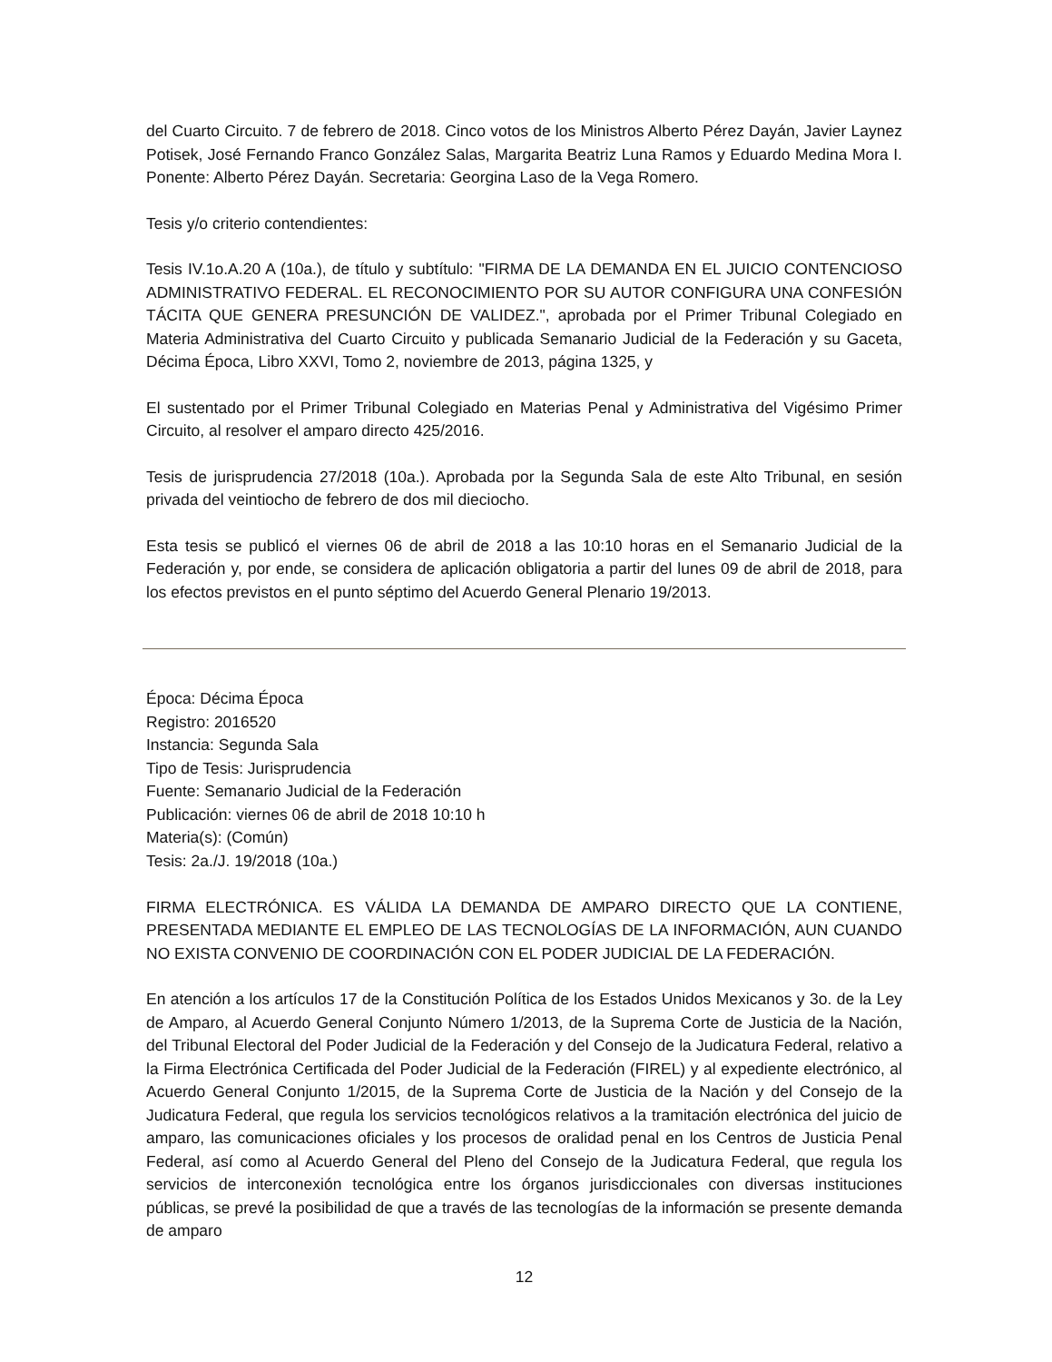del Cuarto Circuito. 7 de febrero de 2018. Cinco votos de los Ministros Alberto Pérez Dayán, Javier Laynez Potisek, José Fernando Franco González Salas, Margarita Beatriz Luna Ramos y Eduardo Medina Mora I. Ponente: Alberto Pérez Dayán. Secretaria: Georgina Laso de la Vega Romero.
Tesis y/o criterio contendientes:
Tesis IV.1o.A.20 A (10a.), de título y subtítulo: "FIRMA DE LA DEMANDA EN EL JUICIO CONTENCIOSO ADMINISTRATIVO FEDERAL. EL RECONOCIMIENTO POR SU AUTOR CONFIGURA UNA CONFESIÓN TÁCITA QUE GENERA PRESUNCIÓN DE VALIDEZ.", aprobada por el Primer Tribunal Colegiado en Materia Administrativa del Cuarto Circuito y publicada Semanario Judicial de la Federación y su Gaceta, Décima Época, Libro XXVI, Tomo 2, noviembre de 2013, página 1325, y
El sustentado por el Primer Tribunal Colegiado en Materias Penal y Administrativa del Vigésimo Primer Circuito, al resolver el amparo directo 425/2016.
Tesis de jurisprudencia 27/2018 (10a.). Aprobada por la Segunda Sala de este Alto Tribunal, en sesión privada del veintiocho de febrero de dos mil dieciocho.
Esta tesis se publicó el viernes 06 de abril de 2018 a las 10:10 horas en el Semanario Judicial de la Federación y, por ende, se considera de aplicación obligatoria a partir del lunes 09 de abril de 2018, para los efectos previstos en el punto séptimo del Acuerdo General Plenario 19/2013.
Época: Décima Época
Registro: 2016520
Instancia: Segunda Sala
Tipo de Tesis: Jurisprudencia
Fuente: Semanario Judicial de la Federación
Publicación: viernes 06 de abril de 2018 10:10 h
Materia(s): (Común)
Tesis: 2a./J. 19/2018 (10a.)
FIRMA ELECTRÓNICA. ES VÁLIDA LA DEMANDA DE AMPARO DIRECTO QUE LA CONTIENE, PRESENTADA MEDIANTE EL EMPLEO DE LAS TECNOLOGÍAS DE LA INFORMACIÓN, AUN CUANDO NO EXISTA CONVENIO DE COORDINACIÓN CON EL PODER JUDICIAL DE LA FEDERACIÓN.
En atención a los artículos 17 de la Constitución Política de los Estados Unidos Mexicanos y 3o. de la Ley de Amparo, al Acuerdo General Conjunto Número 1/2013, de la Suprema Corte de Justicia de la Nación, del Tribunal Electoral del Poder Judicial de la Federación y del Consejo de la Judicatura Federal, relativo a la Firma Electrónica Certificada del Poder Judicial de la Federación (FIREL) y al expediente electrónico, al Acuerdo General Conjunto 1/2015, de la Suprema Corte de Justicia de la Nación y del Consejo de la Judicatura Federal, que regula los servicios tecnológicos relativos a la tramitación electrónica del juicio de amparo, las comunicaciones oficiales y los procesos de oralidad penal en los Centros de Justicia Penal Federal, así como al Acuerdo General del Pleno del Consejo de la Judicatura Federal, que regula los servicios de interconexión tecnológica entre los órganos jurisdiccionales con diversas instituciones públicas, se prevé la posibilidad de que a través de las tecnologías de la información se presente demanda de amparo
12